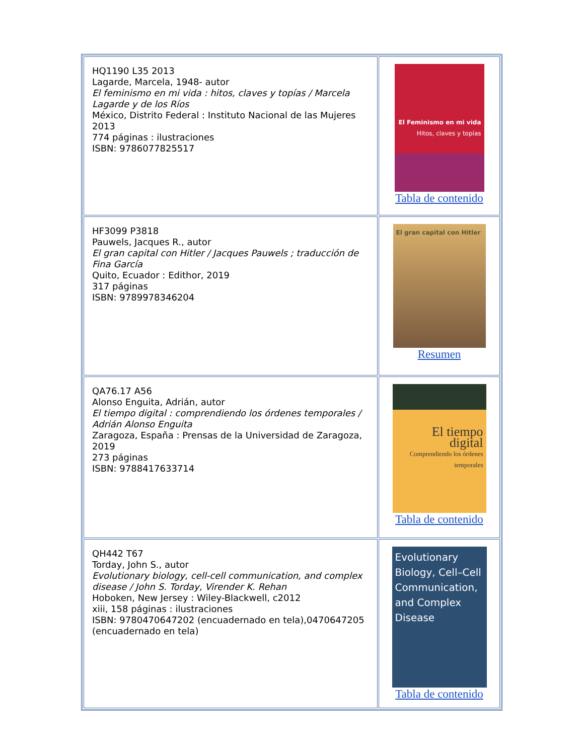| HQ1190 L35 2013 Lagarde, Marcela, 1948- autor El feminismo en mi vida : hitos, claves y topías / Marcela Lagarde y de los Ríos México, Distrito Federal : Instituto Nacional de las Mujeres 2013 774 páginas : ilustraciones ISBN: 9786077825517 | El Feminismo en mi vida Hitos, claves y topías Tabla de contenido |
| HF3099 P3818 Pauwels, Jacques R., autor El gran capital con Hitler / Jacques Pauwels ; traducción de Fina García Quito, Ecuador : Edithor, 2019 317 páginas ISBN: 9789978346204 | El gran capital con Hitler Resumen |
| QA76.17 A56 Alonso Enguita, Adrián, autor El tiempo digital : comprendiendo los órdenes temporales / Adrián Alonso Enguita Zaragoza, España : Prensas de la Universidad de Zaragoza, 2019 273 páginas ISBN: 9788417633714 | El tiempo digital Comprendiendo los órdenes temporales Tabla de contenido |
| QH442 T67 Torday, John S., autor Evolutionary biology, cell-cell communication, and complex disease / John S. Torday, Virender K. Rehan Hoboken, New Jersey : Wiley-Blackwell, c2012 xiii, 158 páginas : ilustraciones ISBN: 9780470647202 (encuadernado en tela),0470647205 (encuadernado en tela) | Evolutionary Biology, Cell–Cell Communication, and Complex Disease Tabla de contenido |